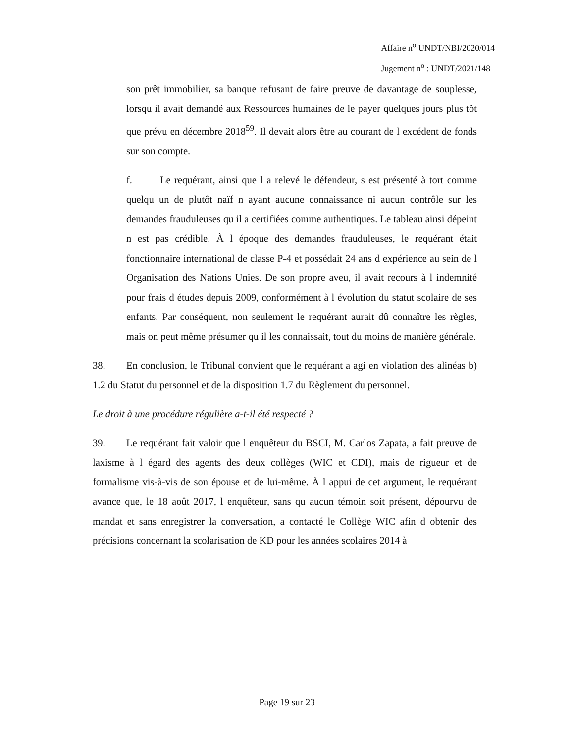Affaire n<sup>o</sup> UNDT/NBI/2020/014
Jugement n<sup>o</sup> : UNDT/2021/148
son prêt immobilier, sa banque refusant de faire preuve de davantage de souplesse, lorsqu il avait demandé aux Ressources humaines de le payer quelques jours plus tôt que prévu en décembre 2018<sup>59</sup>. Il devait alors être au courant de l excédent de fonds sur son compte.
f. Le requérant, ainsi que l a relevé le défendeur, s est présenté à tort comme quelqu un de plutôt naïf n ayant aucune connaissance ni aucun contrôle sur les demandes frauduleuses qu il a certifiées comme authentiques. Le tableau ainsi dépeint n est pas crédible. À l époque des demandes frauduleuses, le requérant était fonctionnaire international de classe P-4 et possédait 24 ans d expérience au sein de l Organisation des Nations Unies. De son propre aveu, il avait recours à l indemnité pour frais d études depuis 2009, conformément à l évolution du statut scolaire de ses enfants. Par conséquent, non seulement le requérant aurait dû connaître les règles, mais on peut même présumer qu il les connaissait, tout du moins de manière générale.
38. En conclusion, le Tribunal convient que le requérant a agi en violation des alinéas b) 1.2 du Statut du personnel et de la disposition 1.7 du Règlement du personnel.
Le droit à une procédure régulière a-t-il été respecté ?
39. Le requérant fait valoir que l enquêteur du BSCI, M. Carlos Zapata, a fait preuve de laxisme à l égard des agents des deux collèges (WIC et CDI), mais de rigueur et de formalisme vis-à-vis de son épouse et de lui-même. À l appui de cet argument, le requérant avance que, le 18 août 2017, l enquêteur, sans qu aucun témoin soit présent, dépourvu de mandat et sans enregistrer la conversation, a contacté le Collège WIC afin d obtenir des précisions concernant la scolarisation de KD pour les années scolaires 2014 à
Page 19 sur 23